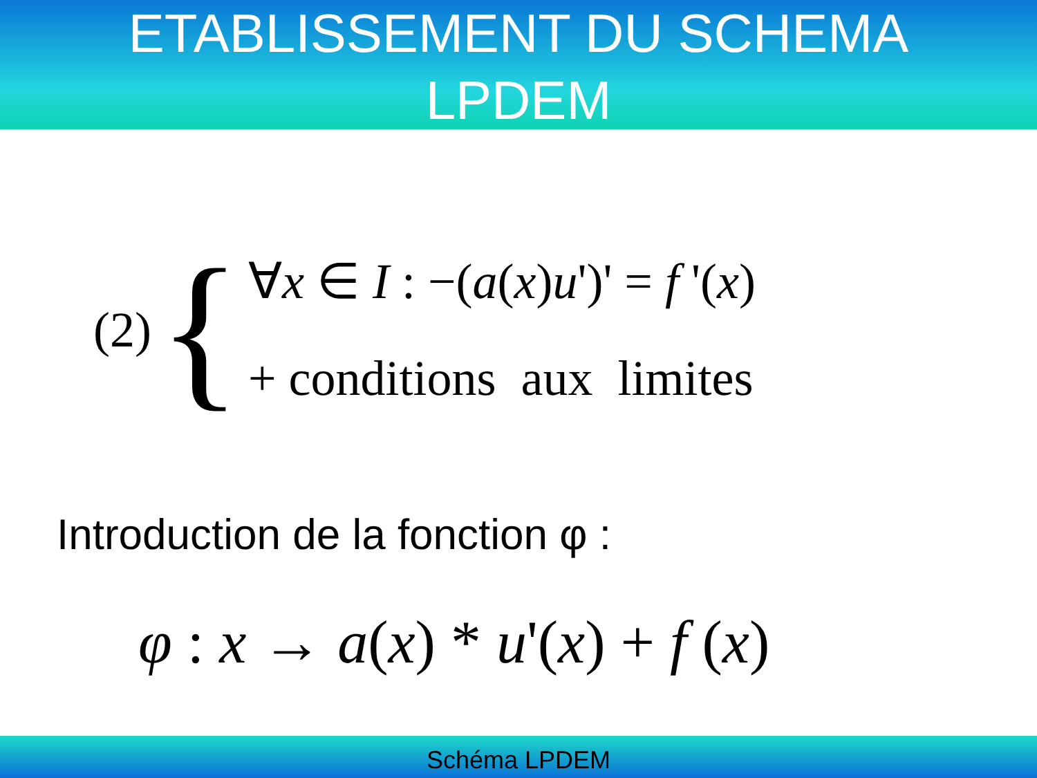ETABLISSEMENT DU SCHEMA
LPDEM
(2) {
∀x ∈ I : −(a(x)u')' = f '(x)
+ conditions aux limites
Introduction de la fonction φ :
φ : x → a(x) * u'(x) + f (x)
Schéma LPDEM